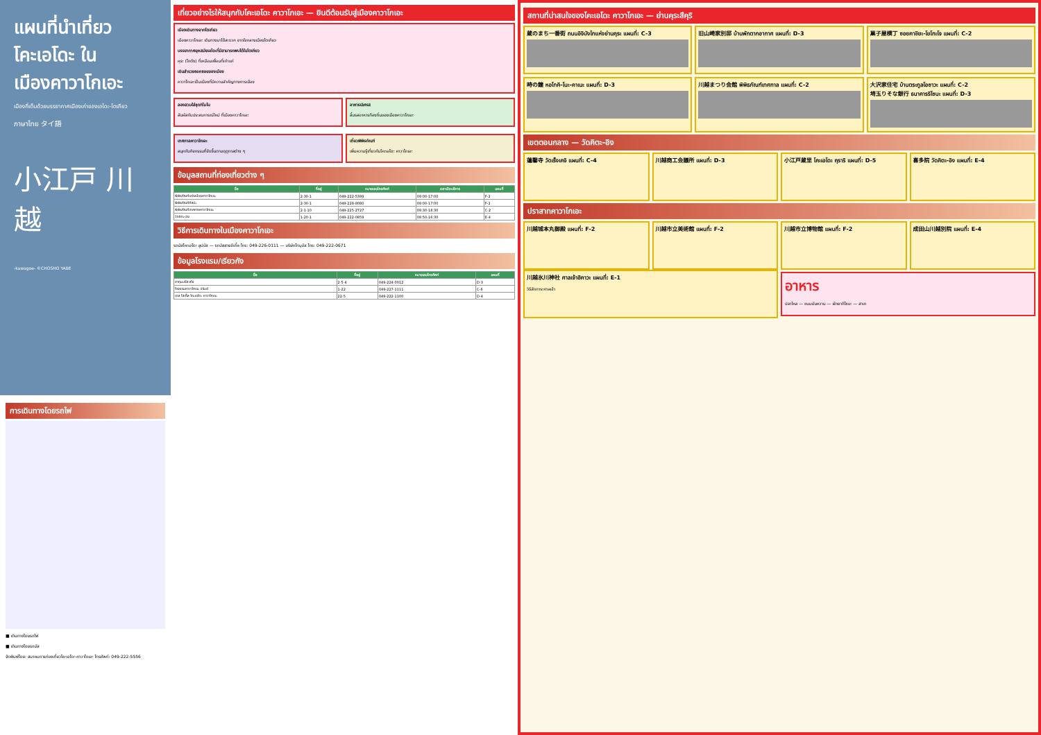แผนที่นำเที่ยว
โคะเอโดะ ใน
เมืองคาวาโกเอะ
เมืองที่เต็มด้วยบรรยากาศเมืองเก่าของเอโดะ-โตเกียว
ภาษาไทย タイ語
小江戸 川越
-kawagoe- ©CHOSHO YABE
การเดินทางโดยรถไฟ
■ เดินทางโดยรถไฟ
■ เดินทางโดยรถบัส
จัดพิมพ์โดย: สมาคมการท่องเที่ยวโคะเอโดะ-คาวาโกเอะ โทรศัพท์: 049-222-5556
เที่ยวอย่างไรให้สนุกกับโคะเอโดะ คาวาโกเอะ — ยินดีต้อนรับสู่เมืองคาวาโกเอะ
เมืองเดินทางจากโตเกียว
เมืองคาวาโกเอะ เดินทางมาได้สะดวก จากใจกลางเมืองโตเกียว
บรรยากาศยุคสมัยเอโดะที่มีสามารถพบได้ในโตเกียว
คุระ (โกดัง) ที่เหมือนเพื่อนที่เก่าแก่
เดินสำรวจซอกซอยของเมือง
คาวาโกเอะเป็นเมืองที่มีความสำคัญทางการเมือง
ลองสวมใส่ชุดกิโมโน
สัมผัสกับประสบการณ์ใหม่ ที่เมืองคาวาโกเอะ
อาหารเลิศรส
ลิ้มรสอาหารท้องถิ่นของเมืองคาวาโกเอะ
เทศกาลคาวาโกเอะ
สนุกกับกิจกรรมที่จัดขึ้นตามฤดูกาลต่าง ๆ
เที่ยวพิพิธภัณฑ์
เพิ่มความรู้เที่ยวกับโคะเอโดะ คาวาโกเอะ
ข้อมูลสถานที่ท่องเที่ยวต่าง ๆ
| ชื่อ | ที่อยู่ | หมายเลขโทรศัพท์ | เวลาเปิดบริการ | แผนที่ |
| --- | --- | --- | --- | --- |
| พิพิธภัณฑ์แห่งเมืองคาวาโกเอะ | 2-30-1 | 049-222-5399 | 09:00-17:00 | F-2 |
| พิพิธภัณฑ์ศิลปะ | 2-30-1 | 049-228-8080 | 09:00-17:00 | F-2 |
| พิพิธภัณฑ์เทศกาลคาวาโกเอะ | 2-1-10 | 049-225-2727 | 09:30-18:30 | C-2 |
| วัดคิตะ-อิง | 1-20-1 | 049-222-0859 | 08:50-16:30 | E-4 |
วิธีการเดินทางในเมืองคาวาโกเอะ
รถบัสโคะเอโดะ ลูปบัส — รถบัสสายอีเกิ้ล โทร: 049-226-0111 — บริษัทโทบุบัส โทร: 049-222-0671
ข้อมูลโรงแรม/เรียวกัง
| ชื่อ | ที่อยู่ | หมายเลขโทรศัพท์ | แผนที่ |
| --- | --- | --- | --- |
| ซากุมะเรียวกัง | 2-5-4 | 049-224-0012 | D-3 |
| โรงแรมคาวาโกเอะ ปรินซ์ | 1-22 | 049-227-1111 | C-6 |
| เดล โฮเต็ล โคะเอโดะ คาวาโกเอะ | 22-5 | 049-222-1100 | D-4 |
สถานที่น่าสนใจของโคะเอโดะ คาวาโกเอะ — ย่านคุระสึคุริ
蔵のまち一番街 ถนนอิจิบังไกแห่งย่านคุระ แผนที่: C-3
旧山崎家別邸 บ้านพักตากอากาศ แผนที่: D-3
菓子屋横丁 ซอยคาชิยะ-โยโกะโจ แผนที่: C-2
時の鐘 หอโทคิ-โนะ-คาเนะ แผนที่: D-3
川越まつり会館 พิพิธภัณฑ์เทศกาล แผนที่: C-2
大沢家住宅 บ้านตระกูลโอซาวะ แผนที่: C-2
埼玉りそな銀行 ธนาคารริโซนะ แผนที่: D-3
เขตตอนกลาง — วัดคิตะ-อิง
蓮馨寺 วัดเร็งเคจิ แผนที่: C-4
川越商工会議所 แผนที่: D-3
小江戸蔵里 โคะเอโดะ คุราริ แผนที่: D-5
喜多院 วัดคิตะ-อิง แผนที่: E-4
ปราสาทคาวาโกเอะ
川越城本丸御殿 แผนที่: F-2
川越市立美術館 แผนที่: F-2
川越市立博物館 แผนที่: F-2
成田山川越別院 แผนที่: E-4
川越氷川神社 ศาลเจ้าฮิคาวะ แผนที่: E-1
วิธีสักการะศาลเจ้า
อาหาร
ปลาไหล — ขนมมันหวาน — ผักยากิโซบะ — สาเก